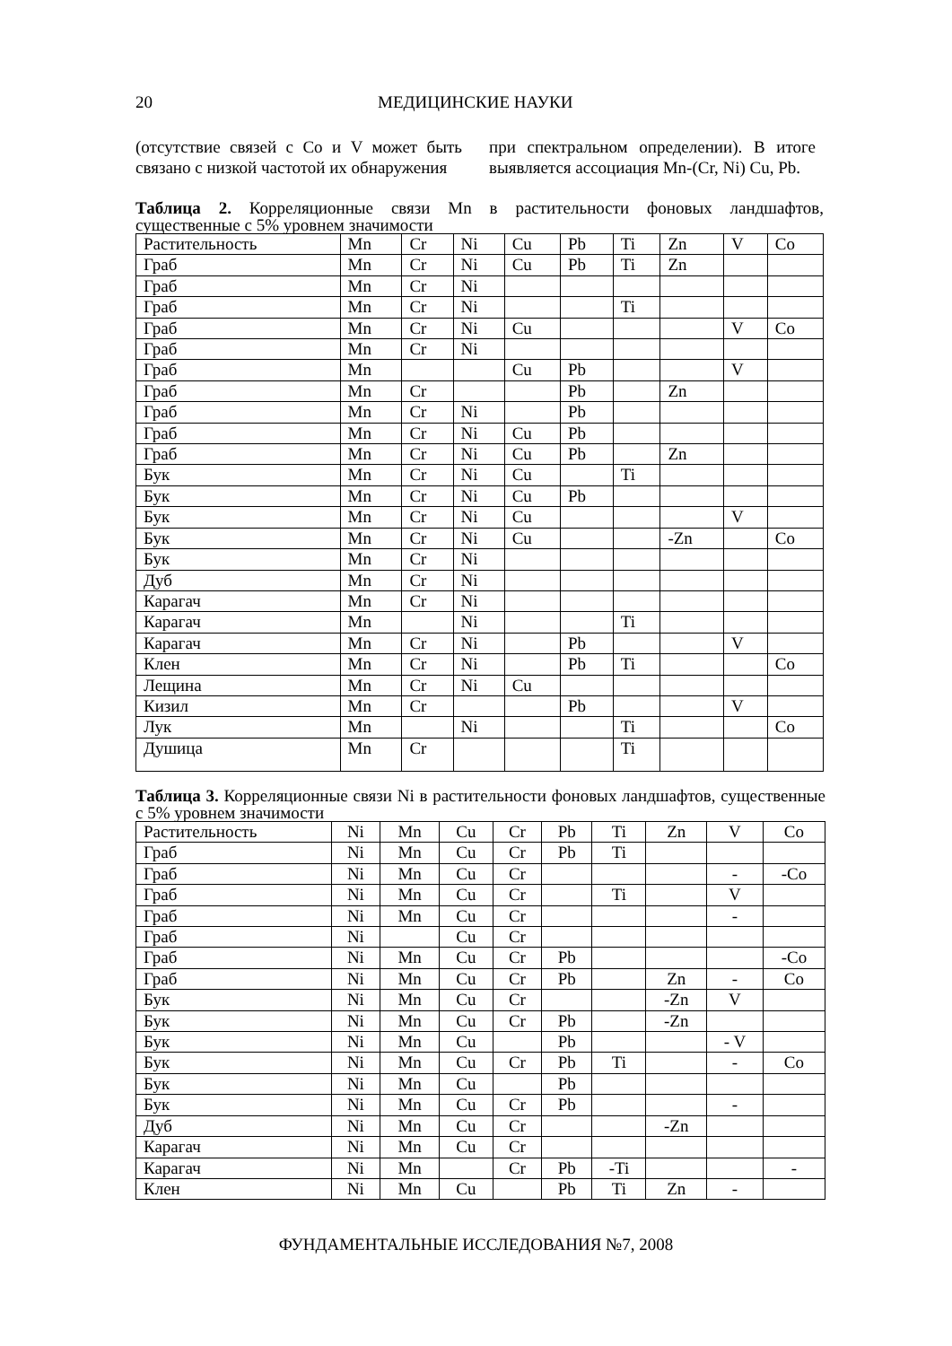20 МЕДИЦИНСКИЕ НАУКИ
(отсутствие связей с Co и V может быть связано с низкой частотой их обнаружения
при спектральном определении). В итоге выявляется ассоциация Mn-(Cr, Ni) Cu, Pb.
Таблица 2. Корреляционные связи Mn в растительности фоновых ландшафтов, существенные с 5% уровнем значимости
| Растительность | Mn | Cr | Ni | Cu | Pb | Ti | Zn | V | Co |
| --- | --- | --- | --- | --- | --- | --- | --- | --- | --- |
| Граб | Mn | Cr | Ni | Cu | Pb | Ti | Zn | | |
| Граб | Mn | Cr | Ni | | | | | | |
| Граб | Mn | Cr | Ni | | | Ti | | | |
| Граб | Mn | Cr | Ni | Cu | | | | V | Co |
| Граб | Mn | Cr | Ni | | | | | | |
| Граб | Mn | | | Cu | Pb | | | V | |
| Граб | Mn | Cr | | | Pb | | Zn | | |
| Граб | Mn | Cr | Ni | | Pb | | | | |
| Граб | Mn | Cr | Ni | Cu | Pb | | | | |
| Граб | Mn | Cr | Ni | Cu | Pb | | Zn | | |
| Бук | Mn | Cr | Ni | Cu | | Ti | | | |
| Бук | Mn | Cr | Ni | Cu | Pb | | | | |
| Бук | Mn | Cr | Ni | Cu | | | | V | |
| Бук | Mn | Cr | Ni | Cu | | | -Zn | | Co |
| Бук | Mn | Cr | Ni | | | | | | |
| Дуб | Mn | Cr | Ni | | | | | | |
| Карагач | Mn | Cr | Ni | | | | | | |
| Карагач | Mn | | Ni | | | Ti | | | |
| Карагач | Mn | Cr | Ni | | Pb | | | V | |
| Клен | Mn | Cr | Ni | | Pb | Ti | | | Co |
| Лещина | Mn | Cr | Ni | Cu | | | | | |
| Кизил | Mn | Cr | | | Pb | | | V | |
| Лук | Mn | | Ni | | | Ti | | | Co |
| Душица | Mn | Cr | | | | Ti | | | |
Таблица 3. Корреляционные связи Ni в растительности фоновых ландшафтов, существенные с 5% уровнем значимости
| Растительность | Ni | Mn | Cu | Cr | Pb | Ti | Zn | V | Co |
| --- | --- | --- | --- | --- | --- | --- | --- | --- | --- |
| Граб | Ni | Mn | Cu | Cr | Pb | Ti | | | |
| Граб | Ni | Mn | Cu | Cr | | | | - | -Co |
| Граб | Ni | Mn | Cu | Cr | | Ti | | V | |
| Граб | Ni | Mn | Cu | Cr | | | | - | |
| Граб | Ni | | Cu | Cr | | | | | |
| Граб | Ni | Mn | Cu | Cr | Pb | | | | -Co |
| Граб | Ni | Mn | Cu | Cr | Pb | | Zn | - | Co |
| Бук | Ni | Mn | Cu | Cr | | | -Zn | V | |
| Бук | Ni | Mn | Cu | Cr | Pb | | -Zn | | |
| Бук | Ni | Mn | Cu | | Pb | | | - V | |
| Бук | Ni | Mn | Cu | Cr | Pb | Ti | | - | Co |
| Бук | Ni | Mn | Cu | | Pb | | | | |
| Бук | Ni | Mn | Cu | Cr | Pb | | | - | |
| Дуб | Ni | Mn | Cu | Cr | | | -Zn | | |
| Карагач | Ni | Mn | Cu | Cr | | | | | |
| Карагач | Ni | Mn | | Cr | Pb | -Ti | | | - |
| Клен | Ni | Mn | Cu | | Pb | Ti | Zn | - | |
ФУНДАМЕНТАЛЬНЫЕ ИССЛЕДОВАНИЯ №7, 2008